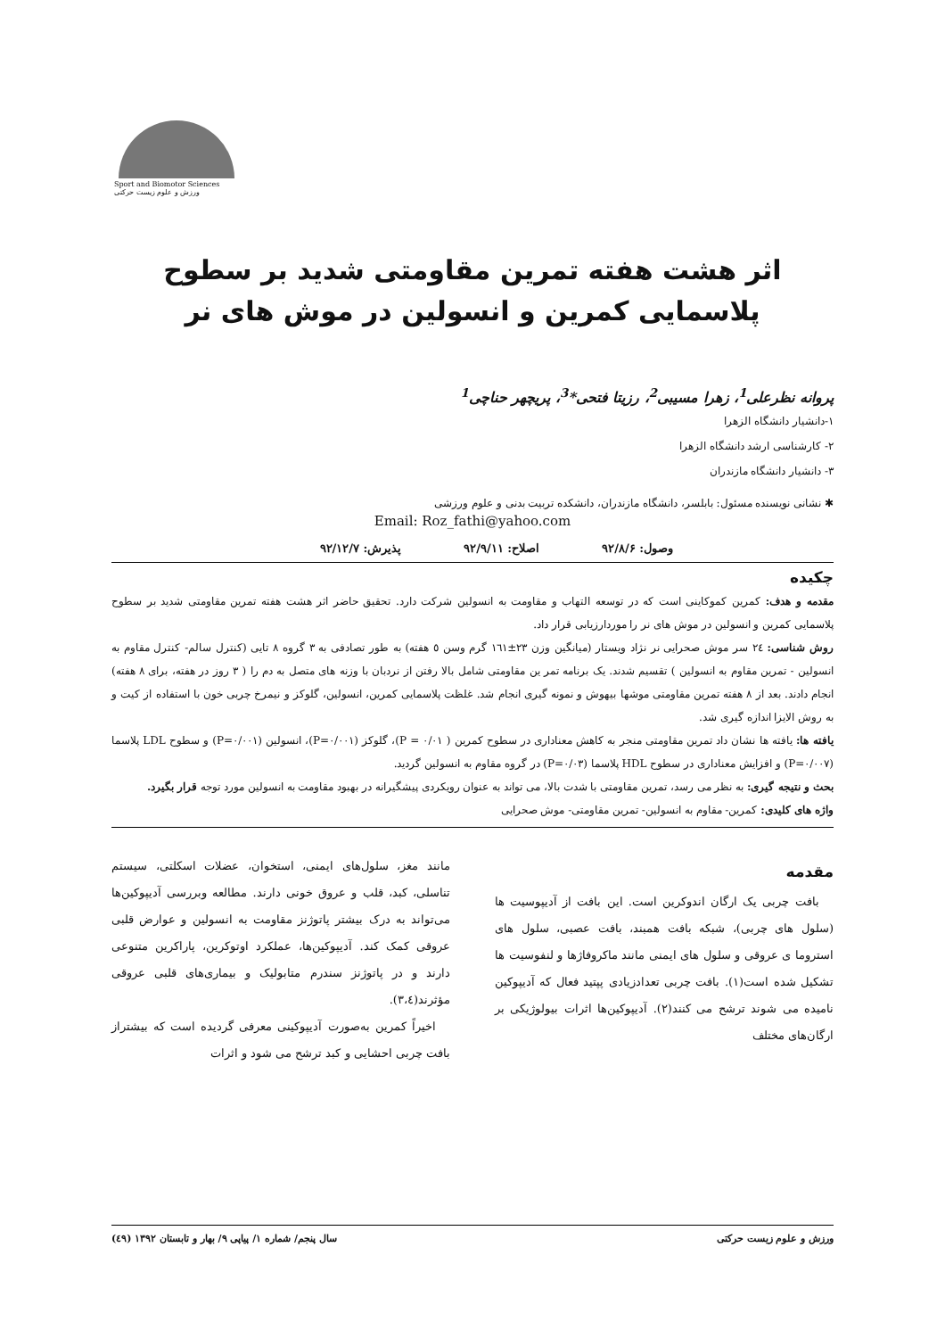Sport and Biomotor Sciences ورزش و علوم زیست حرکتی
اثر هشت هفته تمرین مقاومتی شدید بر سطوح پلاسمایی کمرین و انسولین در موش های نر
پروانه نظرعلی<sup>1</sup>، زهرا مسیبی<sup>2</sup>، رزیتا فتحی*<sup>3</sup>، پریچهر حناچی<sup>1</sup>
۱-دانشیار دانشگاه الزهرا
۲- کارشناسی ارشد دانشگاه الزهرا
۳- دانشیار دانشگاه مازندران
✱ نشانی نویسنده مسئول: بابلسر، دانشگاه مازندران، دانشکده تربیت بدنی و علوم ورزشی
Email: Roz_fathi@yahoo.com
وصول: ۹۲/۸/۶ اصلاح: ۹۲/۹/۱۱ پذیرش: ۹۲/۱۲/۷
چکیده
مقدمه و هدف: کمرین کموکاینی است که در توسعه التهاب و مقاومت به انسولین شرکت دارد. تحقیق حاضر اثر هشت هفته تمرین مقاومتی شدید بر سطوح پلاسمایی کمرین و انسولین در موش های نر را موردارزیابی قرار داد.
روش شناسی: ٢٤ سر موش صحرایی نر نژاد ویستار (میانگین وزن ٢٣±١٦١ گرم وسن ٥ هفته) به طور تصادفی به ٣ گروه ٨ تایی (کنترل سالم- کنترل مقاوم به انسولین - تمرین مقاوم به انسولین ) تقسیم شدند. یک برنامه تمر ین مقاومتی شامل بالا رفتن از نردبان با وزنه های متصل به دم را ( ٣ روز در هفته، برای ٨ هفته) انجام دادند. بعد از ٨ هفته تمرین مقاومتی موشها بیهوش و نمونه گیری انجام شد. غلظت پلاسمایی کمرین، انسولین، گلوکز و نیمرخ چربی خون با استفاده از کیت و به روش الایزا اندازه گیری شد.
یافته ها: یافته ها نشان داد تمرین مقاومتی منجر به کاهش معناداری در سطوح کمرین ( P = ۰/۰۱)، گلوکز (P=۰/۰۰۱)، انسولین (P=۰/۰۰۱) و سطوح LDL پلاسما (P=۰/۰۰۷) و افزایش معناداری در سطوح HDL پلاسما (P=۰/۰۳) در گروه مقاوم به انسولین گردید.
بحث و نتیجه گیری: به نظر می رسد، تمرین مقاومتی با شدت بالا، می تواند به عنوان رویکردی پیشگیرانه در بهبود مقاومت به انسولین مورد توجه قرار بگیرد.
واژه های کلیدی: کمرین- مقاوم به انسولین- تمرین مقاومتی- موش صحرایی
مقدمه
بافت چربی یک ارگان اندوکرین است. این بافت از آدیپوسیت ها (سلول های چربی)، شبکه بافت همبند، بافت عصبی، سلول های استروما ی عروقی و سلول های ایمنی مانند ماکروفاژها و لنفوسیت ها تشکیل شده است(۱). بافت چربی تعدادزیادی پپتید فعال که آدیپوکین نامیده می شوند ترشح می کنند(۲). آدیپوکین‌ها اثرات بیولوژیکی بر ارگان‌های مختلف
مانند مغز، سلول‌های ایمنی، استخوان، عضلات اسکلتی، سیستم تناسلی، کبد، قلب و عروق خونی دارند. مطالعه وبررسی آدیپوکین‌ها می‌تواند به درک بیشتر پاتوژنز مقاومت به انسولین و عوارض قلبی عروقی کمک کند. آدیپوکین‌ها، عملکرد اوتوکرین، پاراکرین متنوعی دارند و در پاتوژنز سندرم متابولیک و بیماری‌های قلبی عروقی مؤثرند(۳،٤).
اخیراً کمرین به‌صورت آدیپوکینی معرفی گردیده است که بیشتراز بافت چربی احشایی و کبد ترشح می شود و اثرات
ورزش و علوم زیست حرکتی سال پنجم/ شماره ۱/ پیاپی ۹/ بهار و تابستان ۱۳۹۲ (٤٩)